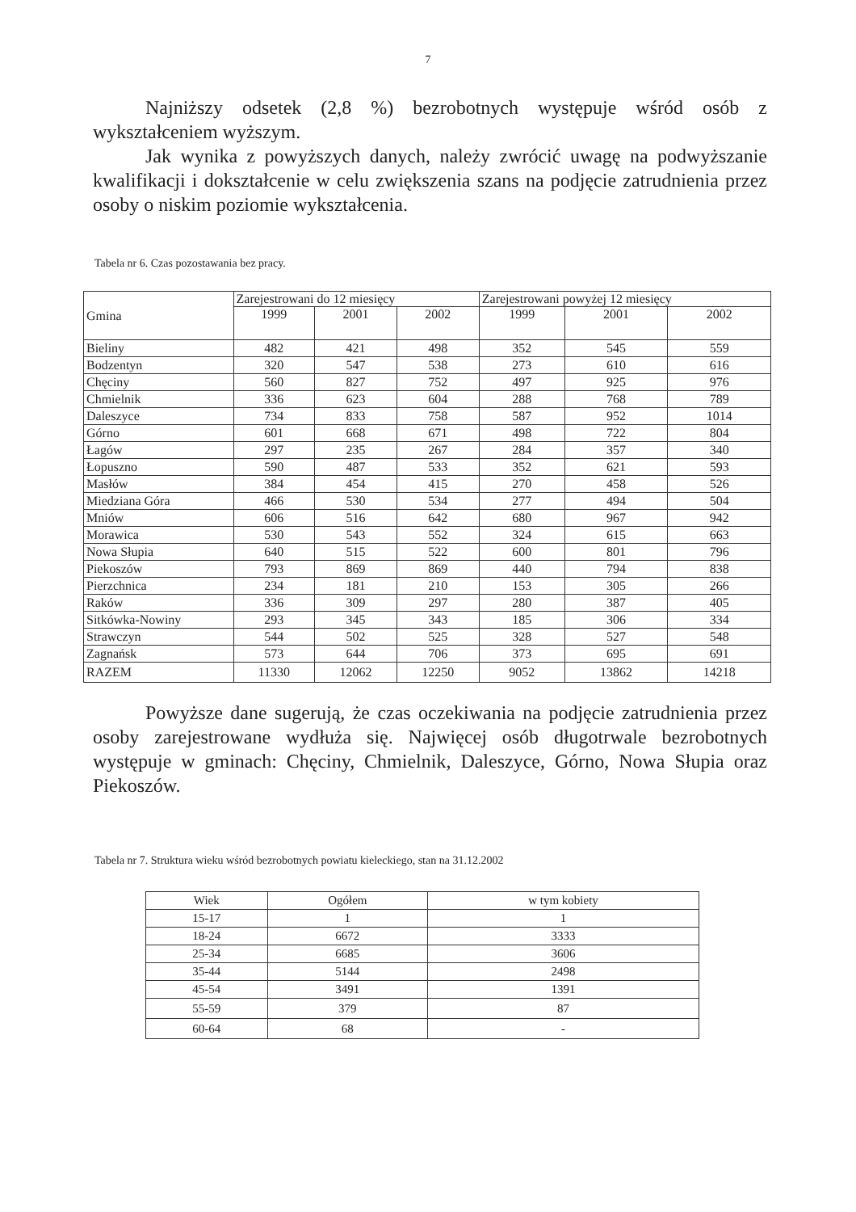7
Najniższy odsetek (2,8 %) bezrobotnych występuje wśród osób z wykształceniem wyższym.
Jak wynika z powyższych danych, należy zwrócić uwagę na podwyższanie kwalifikacji i dokształcenie w celu zwiększenia szans na podjęcie zatrudnienia przez osoby o niskim poziomie wykształcenia.
Tabela nr 6. Czas pozostawania bez pracy.
| Gmina | Zarejestrowani do 12 miesięcy | | | Zarejestrowani powyżej 12 miesięcy | | |
| --- | --- | --- | --- | --- | --- | --- |
| | 1999 | 2001 | 2002 | 1999 | 2001 | 2002 |
| Bieliny | 482 | 421 | 498 | 352 | 545 | 559 |
| Bodzentyn | 320 | 547 | 538 | 273 | 610 | 616 |
| Chęciny | 560 | 827 | 752 | 497 | 925 | 976 |
| Chmielnik | 336 | 623 | 604 | 288 | 768 | 789 |
| Daleszyce | 734 | 833 | 758 | 587 | 952 | 1014 |
| Górno | 601 | 668 | 671 | 498 | 722 | 804 |
| Łagów | 297 | 235 | 267 | 284 | 357 | 340 |
| Łopuszno | 590 | 487 | 533 | 352 | 621 | 593 |
| Masłów | 384 | 454 | 415 | 270 | 458 | 526 |
| Miedziana Góra | 466 | 530 | 534 | 277 | 494 | 504 |
| Mniów | 606 | 516 | 642 | 680 | 967 | 942 |
| Morawica | 530 | 543 | 552 | 324 | 615 | 663 |
| Nowa Słupia | 640 | 515 | 522 | 600 | 801 | 796 |
| Piekoszów | 793 | 869 | 869 | 440 | 794 | 838 |
| Pierzchnica | 234 | 181 | 210 | 153 | 305 | 266 |
| Raków | 336 | 309 | 297 | 280 | 387 | 405 |
| Sitkówka-Nowiny | 293 | 345 | 343 | 185 | 306 | 334 |
| Strawczyn | 544 | 502 | 525 | 328 | 527 | 548 |
| Zagnańsk | 573 | 644 | 706 | 373 | 695 | 691 |
| RAZEM | 11330 | 12062 | 12250 | 9052 | 13862 | 14218 |
Powyższe dane sugerują, że czas oczekiwania na podjęcie zatrudnienia przez osoby zarejestrowane wydłuża się. Najwięcej osób długotrwale bezrobotnych występuje w gminach: Chęciny, Chmielnik, Daleszyce, Górno, Nowa Słupia oraz Piekoszów.
Tabela nr 7. Struktura wieku wśród bezrobotnych powiatu kieleckiego, stan na 31.12.2002
| Wiek | Ogółem | w tym kobiety |
| --- | --- | --- |
| 15-17 | 1 | 1 |
| 18-24 | 6672 | 3333 |
| 25-34 | 6685 | 3606 |
| 35-44 | 5144 | 2498 |
| 45-54 | 3491 | 1391 |
| 55-59 | 379 | 87 |
| 60-64 | 68 | - |